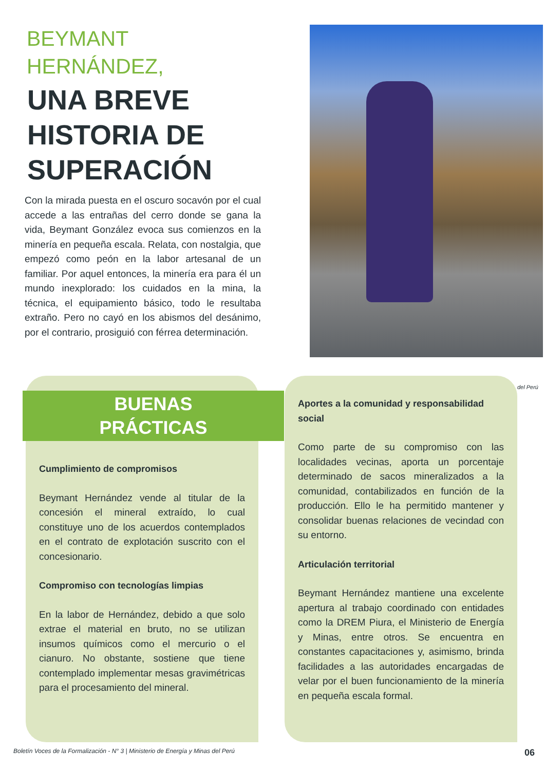BEYMANT
HERNÁNDEZ,
UNA BREVE
HISTORIA DE
SUPERACIÓN
Con la mirada puesta en el oscuro socavón por el cual accede a las entrañas del cerro donde se gana la vida, Beymant González evoca sus comienzos en la minería en pequeña escala. Relata, con nostalgia, que empezó como peón en la labor artesanal de un familiar. Por aquel entonces, la minería era para él un mundo inexplorado: los cuidados en la mina, la técnica, el equipamiento básico, todo le resultaba extraño. Pero no cayó en los abismos del desánimo, por el contrario, prosiguió con férrea determinación.
BUENAS
PRÁCTICAS
Cumplimiento de compromisos
Beymant Hernández vende al titular de la concesión el mineral extraído, lo cual constituye uno de los acuerdos contemplados en el contrato de explotación suscrito con el concesionario.
Compromiso con tecnologías limpias
En la labor de Hernández, debido a que solo extrae el material en bruto, no se utilizan insumos químicos como el mercurio o el cianuro. No obstante, sostiene que tiene contemplado implementar mesas gravimétricas para el procesamiento del mineral.
Aportes a la comunidad y responsabilidad social
Como parte de su compromiso con las localidades vecinas, aporta un porcentaje determinado de sacos mineralizados a la comunidad, contabilizados en función de la producción. Ello le ha permitido mantener y consolidar buenas relaciones de vecindad con su entorno.
Articulación territorial
Beymant Hernández mantiene una excelente apertura al trabajo coordinado con entidades como la DREM Piura, el Ministerio de Energía y Minas, entre otros. Se encuentra en constantes capacitaciones y, asimismo, brinda facilidades a las autoridades encargadas de velar por el buen funcionamiento de la minería en pequeña escala formal.
del Perú
Boletín Voces de la Formalización - N° 3 | Ministerio de Energía y Minas del Perú 06